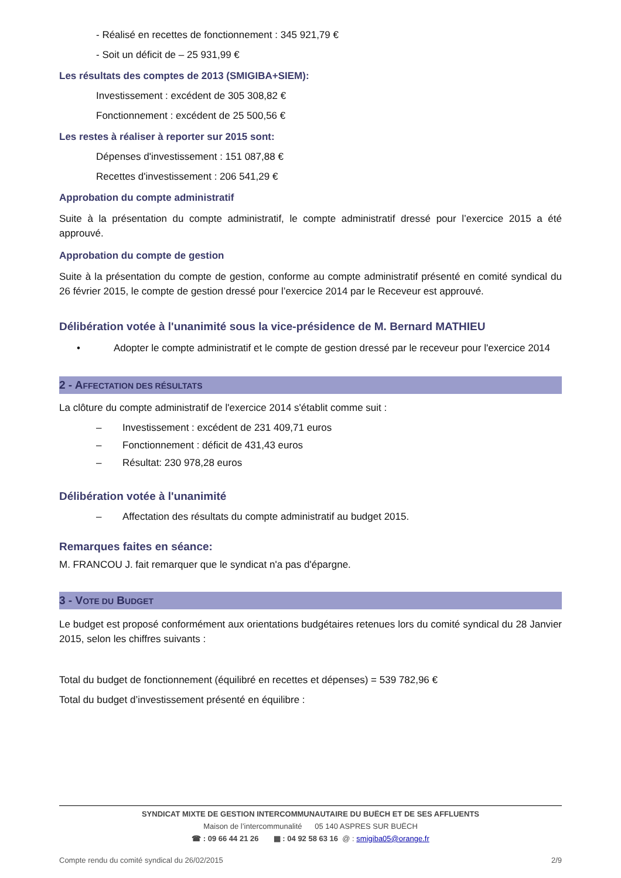- Réalisé en recettes de fonctionnement : 345 921,79 €
- Soit un déficit de – 25 931,99 €
Les résultats des comptes de 2013 (SMIGIBA+SIEM):
Investissement : excédent de 305 308,82 €
Fonctionnement : excédent de 25 500,56 €
Les restes à réaliser à reporter sur 2015 sont:
Dépenses d'investissement : 151 087,88 €
Recettes d'investissement : 206 541,29 €
Approbation du compte administratif
Suite à la présentation du compte administratif, le compte administratif dressé pour l’exercice 2015 a été approuvé.
Approbation du compte de gestion
Suite à la présentation du compte de gestion, conforme au compte administratif présenté en comité syndical du 26 février 2015, le compte de gestion dressé pour l’exercice 2014 par le Receveur est approuvé.
Délibération votée à l'unanimité sous la vice-présidence de M. Bernard MATHIEU
• Adopter le compte administratif et le compte de gestion dressé par le receveur pour l'exercice 2014
2 - AFFECTATION DES RÉSULTATS
La clôture du compte administratif de l'exercice 2014 s'établit comme suit :
– Investissement : excédent de 231 409,71 euros
– Fonctionnement : déficit de 431,43 euros
– Résultat: 230 978,28 euros
Délibération votée à l'unanimité
– Affectation des résultats du compte administratif au budget 2015.
Remarques faites en séance:
M. FRANCOU J. fait remarquer que le syndicat n'a pas d'épargne.
3 - VOTE DU BUDGET
Le budget est proposé conformément aux orientations budgétaires retenues lors du comité syndical du 28 Janvier 2015, selon les chiffres suivants :
Total du budget de fonctionnement (équilibré en recettes et dépenses) = 539 782,96 €
Total du budget d’investissement présenté en équilibre :
SYNDICAT MIXTE DE GESTION INTERCOMMUNAUTAIRE DU BUËCH ET DE SES AFFLUENTS
Maison de l’intercommunalité 05 140 ASPRES SUR BUËCH
☎ : 09 66 44 21 26 ▦ : 04 92 58 63 16 @ : smigiba05@orange.fr
Compte rendu du comité syndical du 26/02/2015 2/9